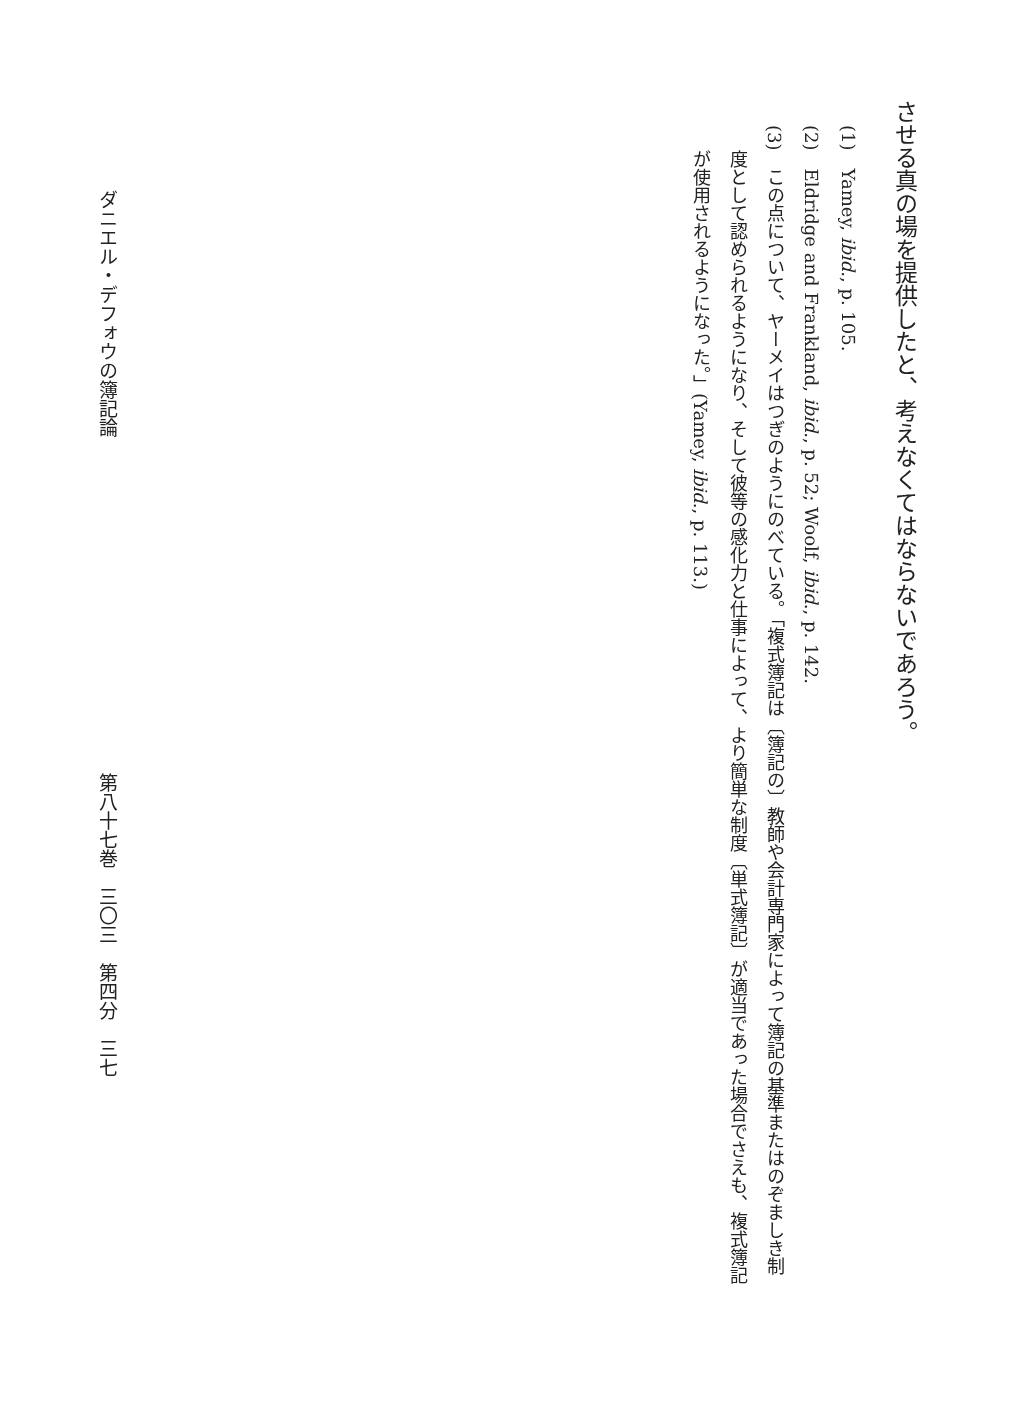させる真の場を提供したと、考えなくてはならないであろう。
(1)　Yamey, ibid., p. 105.
(2)　Eldridge and Frankland, ibid., p. 52; Woolf, ibid., p. 142.
(3)　この点について、ヤーメイはつぎのようにのべている。「複式簿記は〔簿記の〕教師や会計専門家によって簿記の基準またはのぞましき制度として認められるようになり、そして彼等の感化力と仕事によって、より簡単な制度〔単式簿記〕が適当であった場合でさえも、複式簿記が使用されるようになった。」(Yamey, ibid., p. 113.)
ダニエル・デフォウの簿記論 第八十七巻　三〇三　第四分　三七